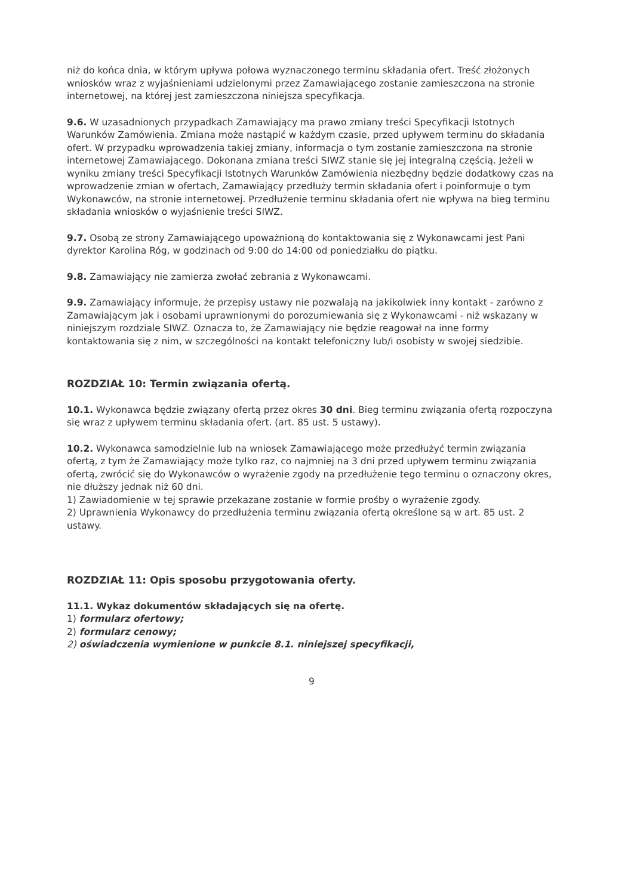niż do końca dnia, w którym upływa połowa wyznaczonego terminu składania ofert. Treść złożonych wniosków wraz z wyjaśnieniami udzielonymi przez Zamawiającego zostanie zamieszczona na stronie internetowej, na której jest zamieszczona niniejsza specyfikacja.
9.6. W uzasadnionych przypadkach Zamawiający ma prawo zmiany treści Specyfikacji Istotnych Warunków Zamówienia. Zmiana może nastąpić w każdym czasie, przed upływem terminu do składania ofert. W przypadku wprowadzenia takiej zmiany, informacja o tym zostanie zamieszczona na stronie internetowej Zamawiającego. Dokonana zmiana treści SIWZ stanie się jej integralną częścią. Jeżeli w wyniku zmiany treści Specyfikacji Istotnych Warunków Zamówienia niezbędny będzie dodatkowy czas na wprowadzenie zmian w ofertach, Zamawiający przedłuży termin składania ofert i poinformuje o tym Wykonawców, na stronie internetowej. Przedłużenie terminu składania ofert nie wpływa na bieg terminu składania wniosków o wyjaśnienie treści SIWZ.
9.7. Osobą ze strony Zamawiającego upoważnioną do kontaktowania się z Wykonawcami jest Pani dyrektor Karolina Róg, w godzinach od 9:00 do 14:00 od poniedziałku do piątku.
9.8. Zamawiający nie zamierza zwołać zebrania z Wykonawcami.
9.9. Zamawiający informuje, że przepisy ustawy nie pozwalają na jakikolwiek inny kontakt - zarówno z Zamawiającym jak i osobami uprawnionymi do porozumiewania się z Wykonawcami - niż wskazany w niniejszym rozdziale SIWZ. Oznacza to, że Zamawiający nie będzie reagował na inne formy kontaktowania się z nim, w szczególności na kontakt telefoniczny lub/i osobisty w swojej siedzibie.
ROZDZIAŁ 10: Termin związania ofertą.
10.1. Wykonawca będzie związany ofertą przez okres 30 dni. Bieg terminu związania ofertą rozpoczyna się wraz z upływem terminu składania ofert. (art. 85 ust. 5 ustawy).
10.2. Wykonawca samodzielnie lub na wniosek Zamawiającego może przedłużyć termin związania ofertą, z tym że Zamawiający może tylko raz, co najmniej na 3 dni przed upływem terminu związania ofertą, zwrócić się do Wykonawców o wyrażenie zgody na przedłużenie tego terminu o oznaczony okres, nie dłuższy jednak niż 60 dni.
1) Zawiadomienie w tej sprawie przekazane zostanie w formie prośby o wyrażenie zgody.
2) Uprawnienia Wykonawcy do przedłużenia terminu związania ofertą określone są w art. 85 ust. 2 ustawy.
ROZDZIAŁ 11: Opis sposobu przygotowania oferty.
11.1. Wykaz dokumentów składających się na ofertę.
1) formularz ofertowy;
2) formularz cenowy;
2) oświadczenia wymienione w punkcie 8.1. niniejszej specyfikacji,
9